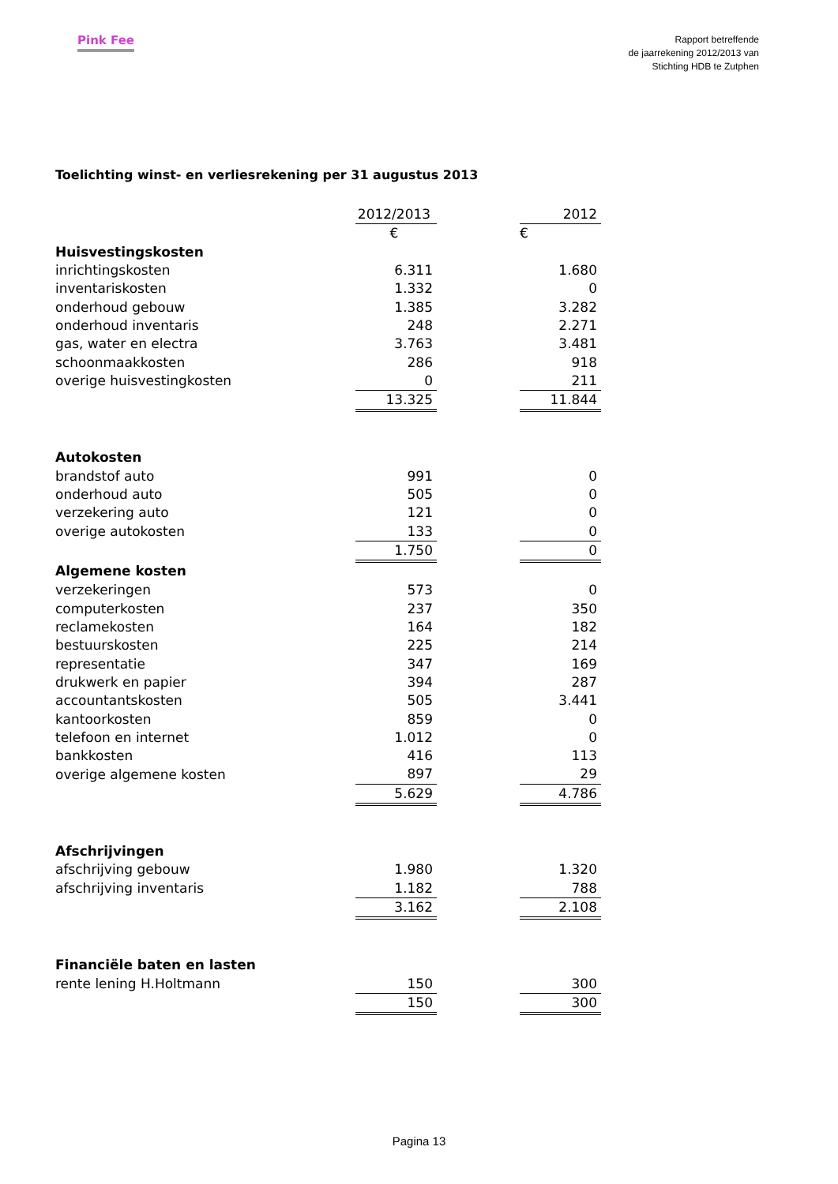Pink Fee
Rapport betreffende
de jaarrekening 2012/2013 van
Stichting HDB te Zutphen
Toelichting winst- en verliesrekening per 31 augustus 2013
| | 2012/2013 | | 2012 |
| | € | | € |
| Huisvestingskosten | | | |
| inrichtingskosten | 6.311 | | 1.680 |
| inventariskosten | 1.332 | | 0 |
| onderhoud gebouw | 1.385 | | 3.282 |
| onderhoud inventaris | 248 | | 2.271 |
| gas, water en electra | 3.763 | | 3.481 |
| schoonmaakkosten | 286 | | 918 |
| overige huisvestingkosten | 0 | | 211 |
| | 13.325 | | 11.844 |
| Autokosten | | | |
| brandstof auto | 991 | | 0 |
| onderhoud auto | 505 | | 0 |
| verzekering auto | 121 | | 0 |
| overige autokosten | 133 | | 0 |
| | 1.750 | | 0 |
| Algemene kosten | | | |
| verzekeringen | 573 | | 0 |
| computerkosten | 237 | | 350 |
| reclamekosten | 164 | | 182 |
| bestuurskosten | 225 | | 214 |
| representatie | 347 | | 169 |
| drukwerk en papier | 394 | | 287 |
| accountantskosten | 505 | | 3.441 |
| kantoorkosten | 859 | | 0 |
| telefoon en internet | 1.012 | | 0 |
| bankkosten | 416 | | 113 |
| overige algemene kosten | 897 | | 29 |
| | 5.629 | | 4.786 |
| Afschrijvingen | | | |
| afschrijving gebouw | 1.980 | | 1.320 |
| afschrijving inventaris | 1.182 | | 788 |
| | 3.162 | | 2.108 |
| Financiële baten en lasten | | | |
| rente lening H.Holtmann | 150 | | 300 |
| | 150 | | 300 |
Pagina 13